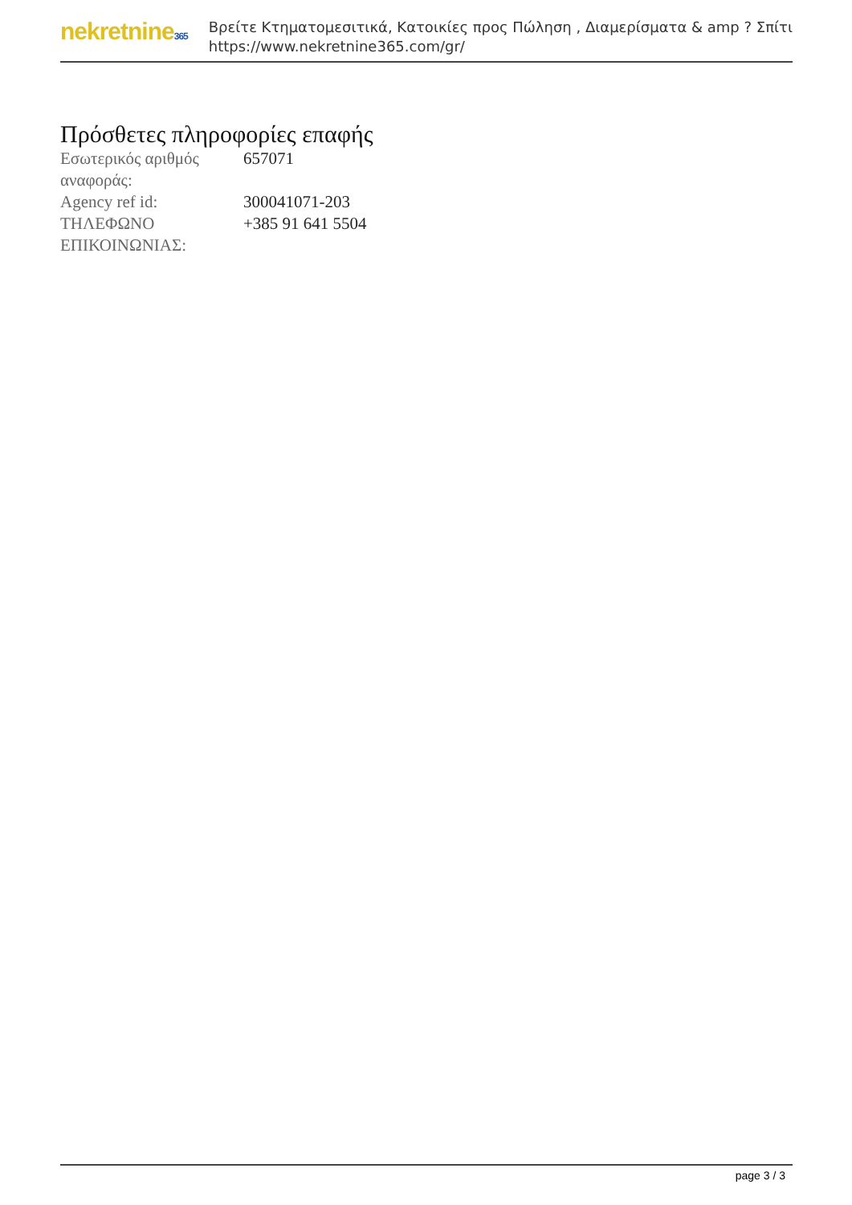nekretnine365
Βρείτε Κτηματομεσιτικά, Κατοικίες προς Πώληση , Διαμερίσματα & amp ? Σπίτι
https://www.nekretnine365.com/gr/
Πρόσθετες πληροφορίες επαφής
| Εσωτερικός αριθμός αναφοράς: | 657071 |
| Agency ref id: | 300041071-203 |
| ΤΗΛΕΦΩΝΟ ΕΠΙΚΟΙΝΩΝΙΑΣ: | +385 91 641 5504 |
page 3 / 3